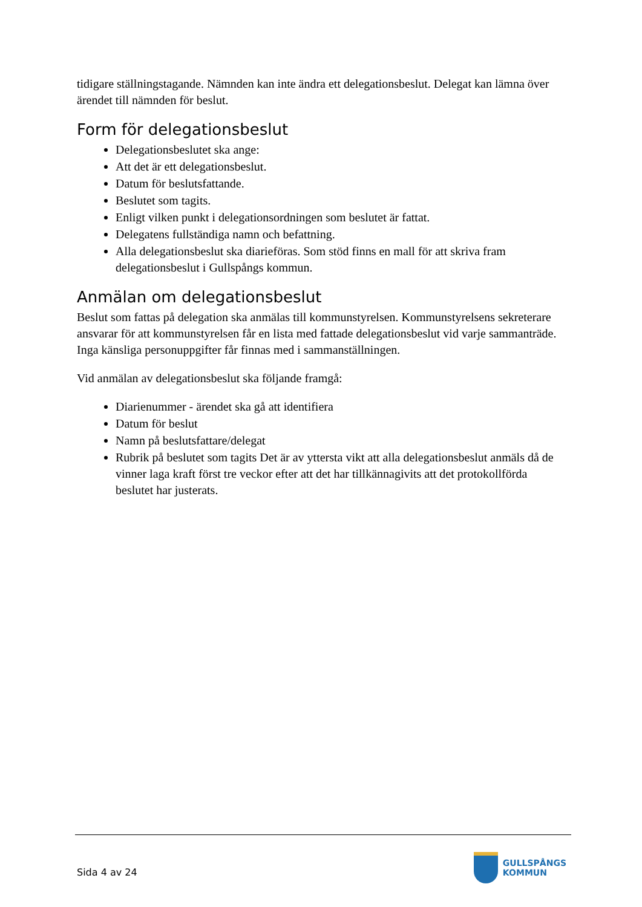tidigare ställningstagande. Nämnden kan inte ändra ett delegationsbeslut. Delegat kan lämna över ärendet till nämnden för beslut.
Form för delegationsbeslut
Delegationsbeslutet ska ange:
Att det är ett delegationsbeslut.
Datum för beslutsfattande.
Beslutet som tagits.
Enligt vilken punkt i delegationsordningen som beslutet är fattat.
Delegatens fullständiga namn och befattning.
Alla delegationsbeslut ska diarieföras. Som stöd finns en mall för att skriva fram delegationsbeslut i Gullspångs kommun.
Anmälan om delegationsbeslut
Beslut som fattas på delegation ska anmälas till kommunstyrelsen. Kommunstyrelsens sekreterare ansvarar för att kommunstyrelsen får en lista med fattade delegationsbeslut vid varje sammanträde. Inga känsliga personuppgifter får finnas med i sammanställningen.
Vid anmälan av delegationsbeslut ska följande framgå:
Diarienummer - ärendet ska gå att identifiera
Datum för beslut
Namn på beslutsfattare/delegat
Rubrik på beslutet som tagits Det är av yttersta vikt att alla delegationsbeslut anmäls då de vinner laga kraft först tre veckor efter att det har tillkännagivits att det protokollförda beslutet har justerats.
Sida 4 av 24
GULLSPÅNGS
KOMMUN